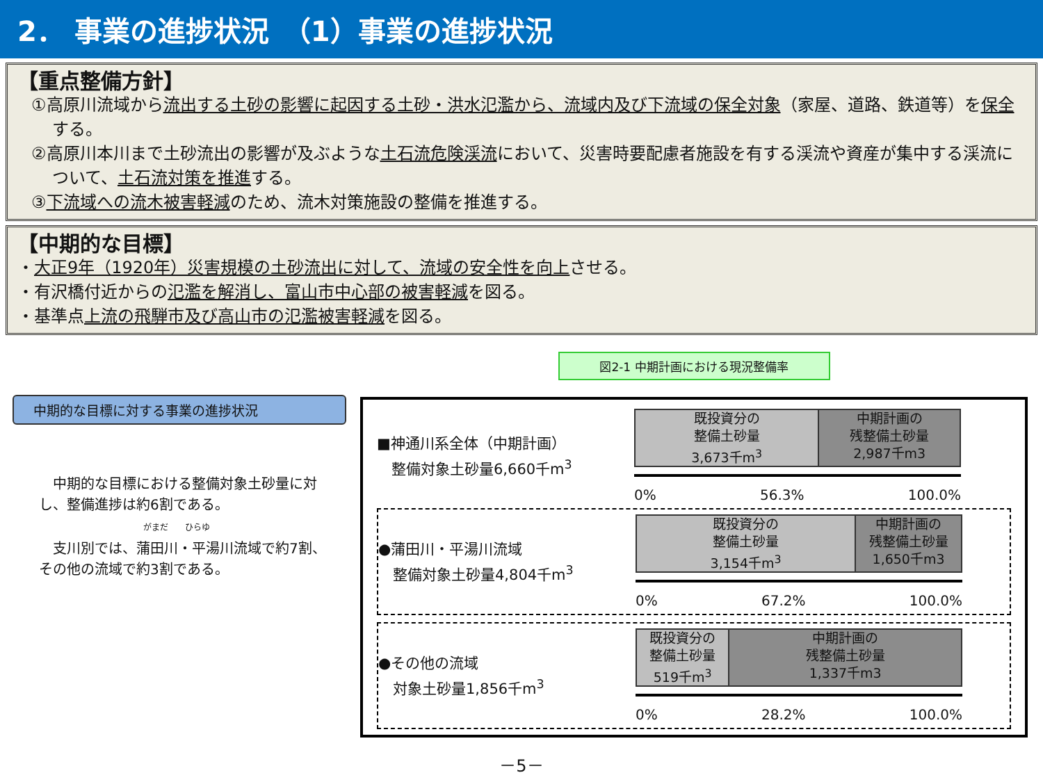2． 事業の進捗状況　（1）事業の進捗状況
【重点整備方針】
①高原川流域から流出する土砂の影響に起因する土砂・洪水氾濫から、流域内及び下流域の保全対象（家屋、道路、鉄道等）を保全する。
②高原川本川まで土砂流出の影響が及ぶような土石流危険渓流において、災害時要配慮者施設を有する渓流や資産が集中する渓流について、土石流対策を推進する。
③下流域への流木被害軽減のため、流木対策施設の整備を推進する。
【中期的な目標】
・大正9年（1920年）災害規模の土砂流出に対して、流域の安全性を向上させる。
・有沢橋付近からの氾濫を解消し、富山市中心部の被害軽減を図る。
・基準点上流の飛騨市及び高山市の氾濫被害軽減を図る。
中期的な目標に対する事業の進捗状況
　中期的な目標における整備対象土砂量に対し、整備進捗は約6割である。
がまだ　　ひらゆ
　支川別では、蒲田川・平湯川流域で約7割、その他の流域で約3割である。
図2-1 中期計画における現況整備率
■神通川系全体（中期計画）
　整備対象土砂量6,660千m<sup>3</sup>
既投資分の
整備土砂量
3,673千m<sup>3</sup>
中期計画の
残整備土砂量
2,987千m3
0% 56.3% 100.0%
●蒲田川・平湯川流域
　整備対象土砂量4,804千m<sup>3</sup>
既投資分の
整備土砂量
3,154千m<sup>3</sup>
中期計画の
残整備土砂量
1,650千m3
0% 67.2% 100.0%
●その他の流域
　対象土砂量1,856千m<sup>3</sup>
既投資分の
整備土砂量
519千m<sup>3</sup>
中期計画の
残整備土砂量
1,337千m3
0% 28.2% 100.0%
－5－